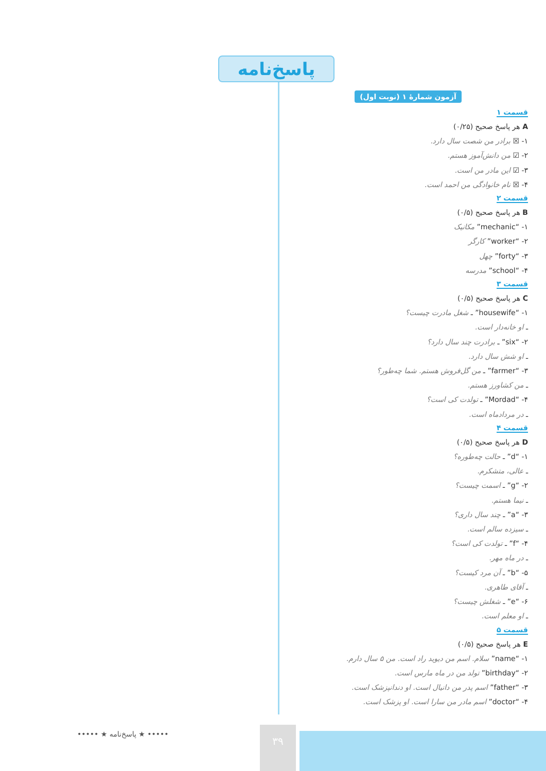پاسخ‌نامه
آزمون شمارهٔ ۱ (نوبت اول)
قسمت ۱
A هر پاسخ صحیح (۰/۲۵)
۱- ☒ برادر من شصت سال دارد.
۲- ☑ من دانش‌آموز هستم.
۳- ☑ این مادر من است.
۴- ☒ نام خانوادگی من احمد است.
قسمت ۲
B هر پاسخ صحیح (۰/۵)
۱- “mechanic” مکانیک
۲- “worker” کارگر
۳- “forty” چهل
۴- “school” مدرسه
قسمت ۳
C هر پاسخ صحیح (۰/۵)
۱- “housewife” ـ شغل مادرت چیست؟
ـ او خانه‌دار است.
۲- “six” ـ برادرت چند سال دارد؟
ـ او شش سال دارد.
۳- “farmer” ـ من گل‌فروش هستم. شما چه‌طور؟
ـ من کشاورز هستم.
۴- “Mordad” ـ تولدت کی است؟
ـ در مردادماه است.
قسمت ۴
D هر پاسخ صحیح (۰/۵)
۱- “d” ـ حالت چه‌طوره؟
ـ عالی، متشکرم.
۲- “g” ـ اسمت چیست؟
ـ نیما هستم.
۳- “a” ـ چند سال داری؟
ـ سیزده سالم است.
۴- “f” ـ تولدت کی است؟
ـ در ماه مهر.
۵- “b” ـ آن مرد کیست؟
ـ آقای طاهری.
۶- “e” ـ شغلش چیست؟
ـ او معلم است.
قسمت ۵
E هر پاسخ صحیح (۰/۵)
۱- “name” سلام. اسم من دیوید راد است. من ۵ سال دارم.
۲- “birthday” تولد من در ماه مارس است.
۳- “father” اسم پدر من دانیال است. او دندانپزشک است.
۴- “doctor” اسم مادر من سارا است. او پزشک است.
••••• ★ پاسخ‌نامه ★ ••••• ۳۹